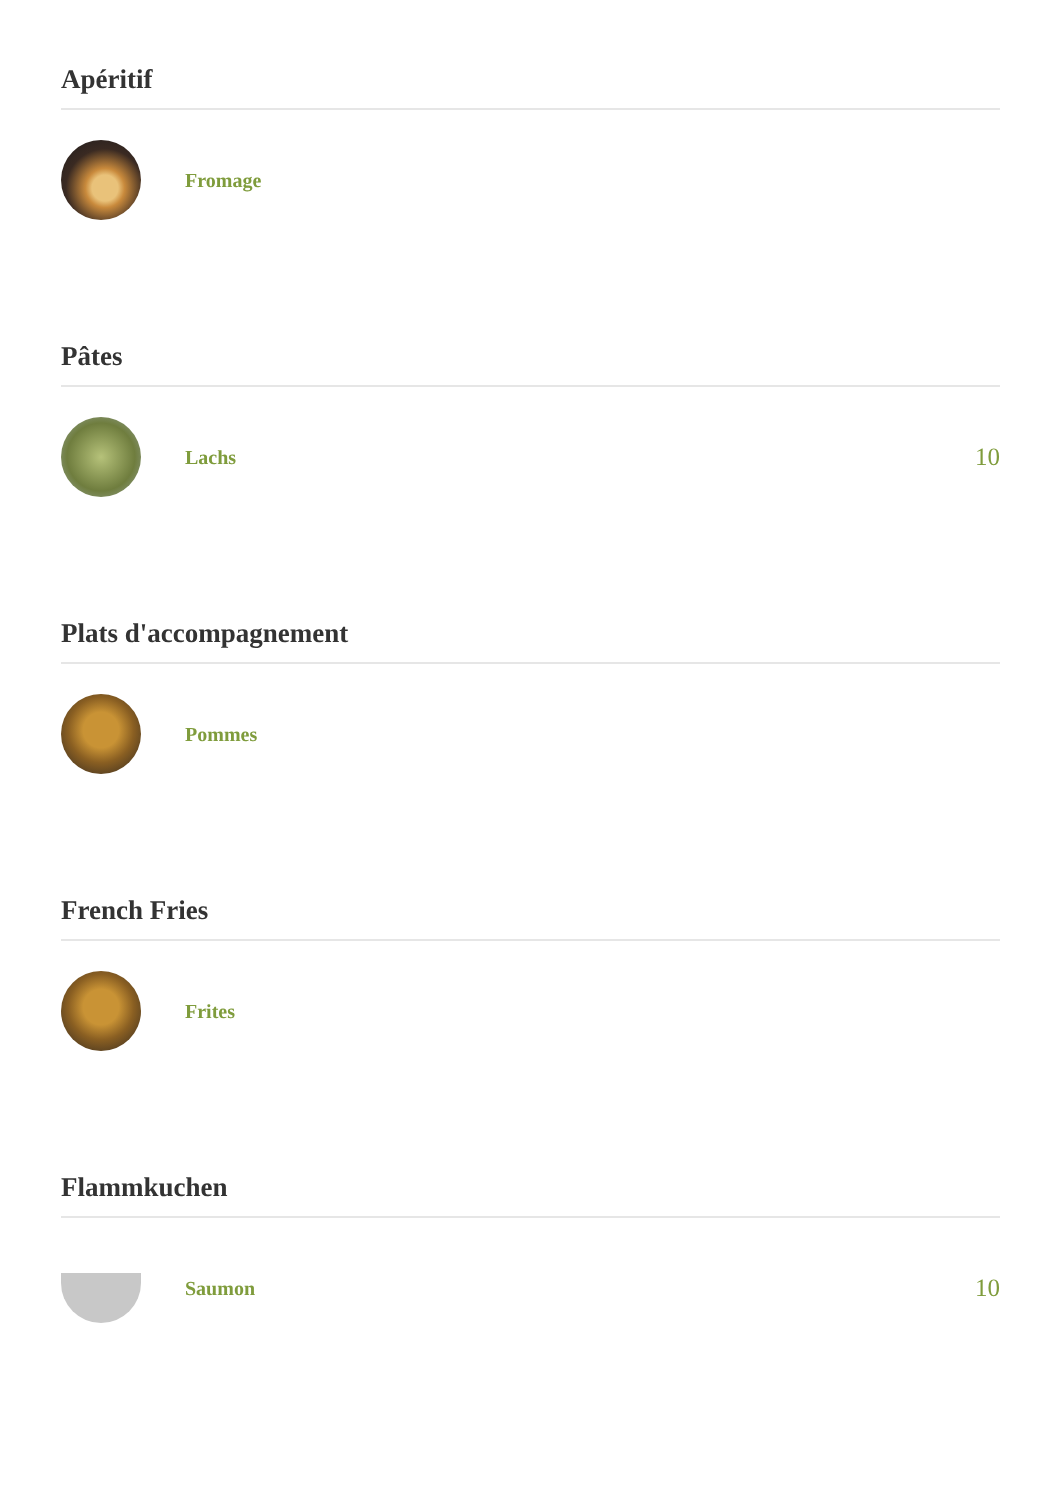Apéritif
Fromage
Pâtes
Lachs
10
Plats d'accompagnement
Pommes
French Fries
Frites
Flammkuchen
Saumon
10